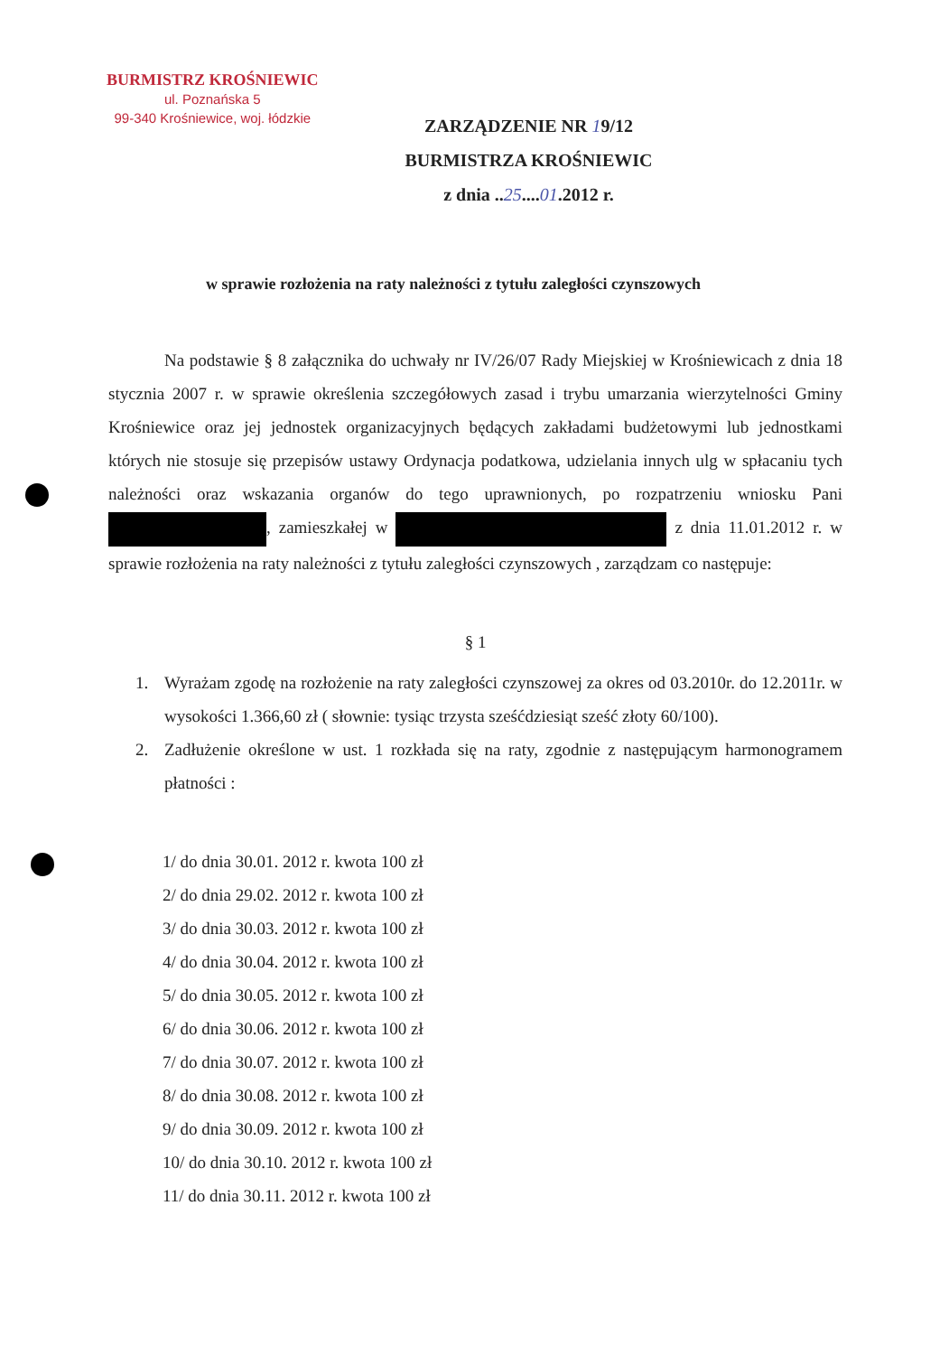BURMISTRZ KROŚNIEWIC
ul. Poznańska 5
99-340 Krośniewice, woj. łódzkie
ZARZĄDZENIE NR 19/12
BURMISTRZA KROŚNIEWIC
z dnia ..25....01.2012 r.
w sprawie rozłożenia na raty należności z tytułu zaległości czynszowych
Na podstawie § 8 załącznika do uchwały nr IV/26/07 Rady Miejskiej w Krośniewicach z dnia 18 stycznia 2007 r. w sprawie określenia szczegółowych zasad i trybu umarzania wierzytelności Gminy Krośniewice oraz jej jednostek organizacyjnych będących zakładami budżetowymi lub jednostkami których nie stosuje się przepisów ustawy Ordynacja podatkowa, udzielania innych ulg w spłacaniu tych należności oraz wskazania organów do tego uprawnionych, po rozpatrzeniu wniosku Pani , zamieszkałej w z dnia 11.01.2012 r. w sprawie rozłożenia na raty należności z tytułu zaległości czynszowych , zarządzam co następuje:
§ 1
1. Wyrażam zgodę na rozłożenie na raty zaległości czynszowej za okres od 03.2010r. do 12.2011r. w wysokości 1.366,60 zł ( słownie: tysiąc trzysta sześćdziesiąt sześć złoty 60/100).
2. Zadłużenie określone w ust. 1 rozkłada się na raty, zgodnie z następującym harmonogramem płatności :
1/ do dnia 30.01. 2012 r. kwota 100 zł
2/ do dnia 29.02. 2012 r. kwota 100 zł
3/ do dnia 30.03. 2012 r. kwota 100 zł
4/ do dnia 30.04. 2012 r. kwota 100 zł
5/ do dnia 30.05. 2012 r. kwota 100 zł
6/ do dnia 30.06. 2012 r. kwota 100 zł
7/ do dnia 30.07. 2012 r. kwota 100 zł
8/ do dnia 30.08. 2012 r. kwota 100 zł
9/ do dnia 30.09. 2012 r. kwota 100 zł
10/ do dnia 30.10. 2012 r. kwota 100 zł
11/ do dnia 30.11. 2012 r. kwota 100 zł